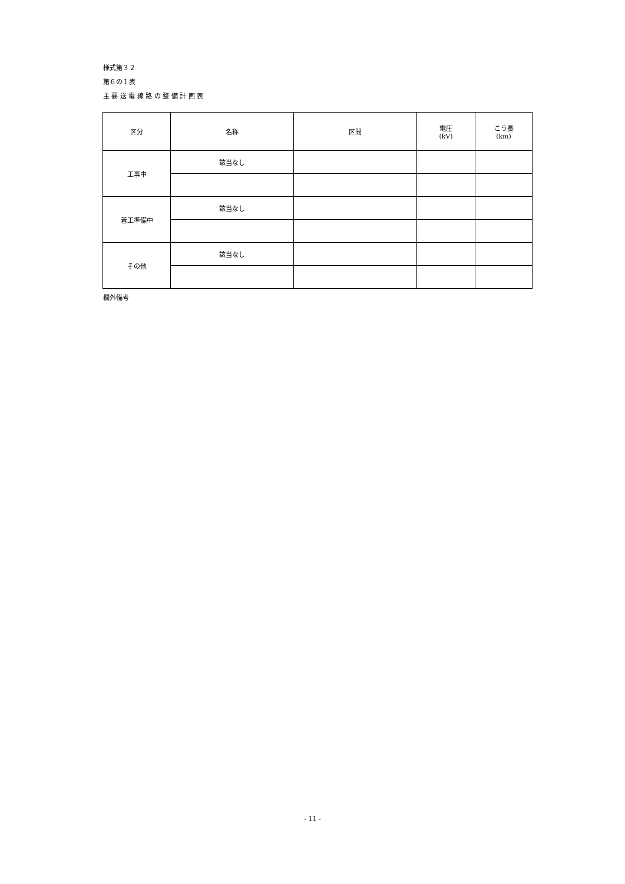様式第３２
第６の１表
主 要 送 電 線 路 の 整 備 計 画 表
| 区分 | 名称 | 区間 | 電圧 (kV) | こう長 (km) |
| --- | --- | --- | --- | --- |
| 工事中 | 該当なし | | | |
| 着工準備中 | 該当なし | | | |
| その他 | 該当なし | | | |
欄外備考
- 11 -